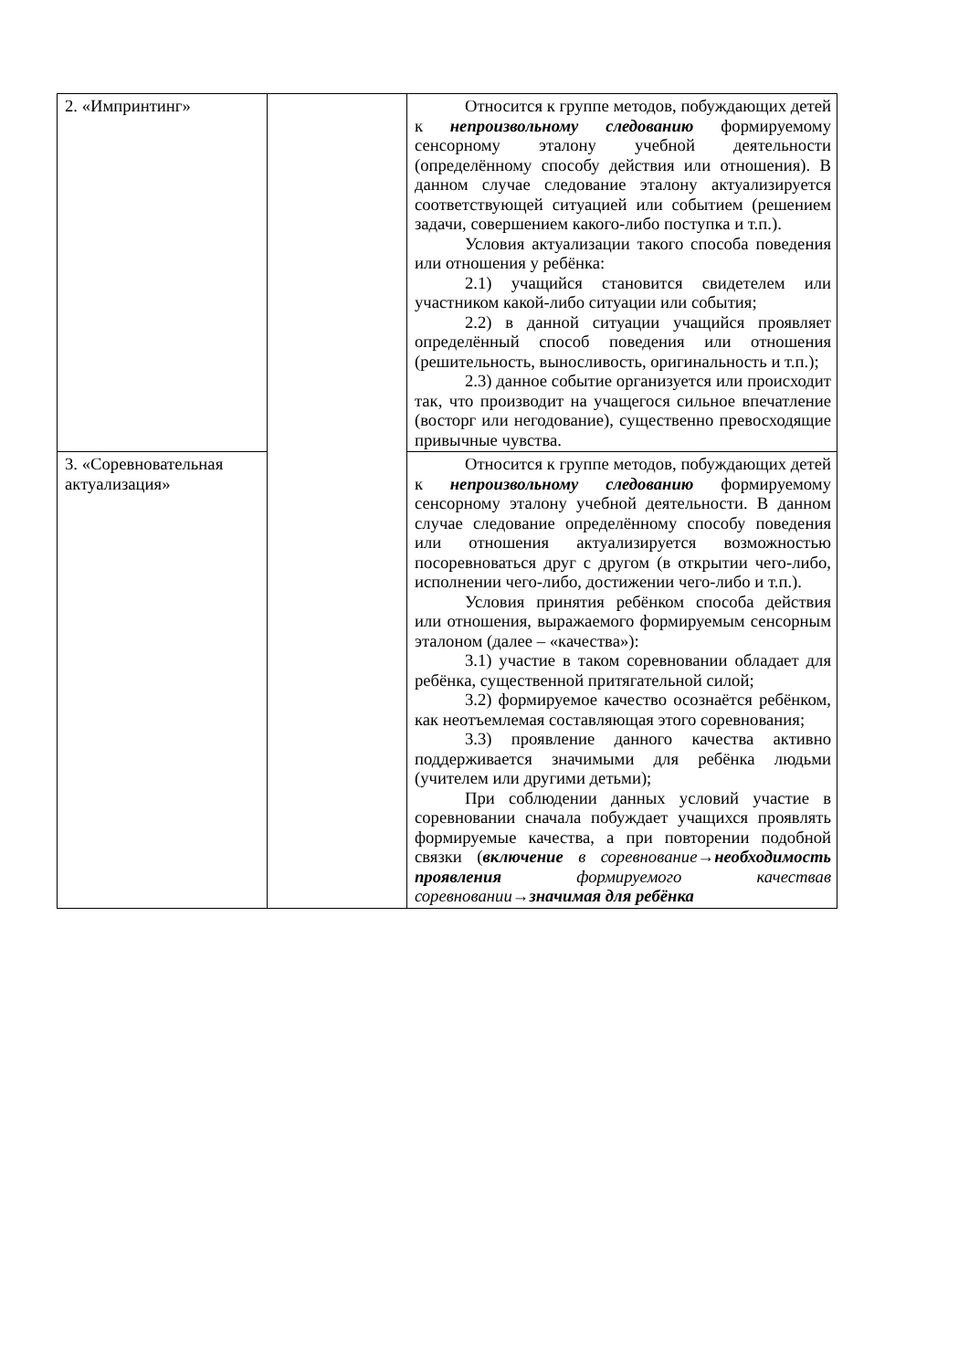| 2. «Импринтинг» | | Относится к группе методов, побуждающих детей к непроизвольному следованию формируемому сенсорному эталону учебной деятельности (определённому способу действия или отношения). В данном случае следование эталону актуализируется соответствующей ситуацией или событием (решением задачи, совершением какого-либо поступка и т.п.). Условия актуализации такого способа поведения или отношения у ребёнка: 2.1) учащийся становится свидетелем или участником какой-либо ситуации или события; 2.2) в данной ситуации учащийся проявляет определённый способ поведения или отношения (решительность, выносливость, оригинальность и т.п.); 2.3) данное событие организуется или происходит так, что производит на учащегося сильное впечатление (восторг или негодование), существенно превосходящие привычные чувства. |
| 3. «Соревновательная актуализация» | | Относится к группе методов, побуждающих детей к непроизвольному следованию формируемому сенсорному эталону учебной деятельности. В данном случае следование определённому способу поведения или отношения актуализируется возможностью посоревноваться друг с другом (в открытии чего-либо, исполнении чего-либо, достижении чего-либо и т.п.). Условия принятия ребёнком способа действия или отношения, выражаемого формируемым сенсорным эталоном (далее – «качества»): 3.1) участие в таком соревновании обладает для ребёнка, существенной притягательной силой; 3.2) формируемое качество осознаётся ребёнком, как неотъемлемая составляющая этого соревнования; 3.3) проявление данного качества активно поддерживается значимыми для ребёнка людьми (учителем или другими детьми); При соблюдении данных условий участие в соревновании сначала побуждает учащихся проявлять формируемые качества, а при повторении подобной связки ( включение в соревнование → необходимость проявления формируемого качествав соревновании → значимая для ребёнка |